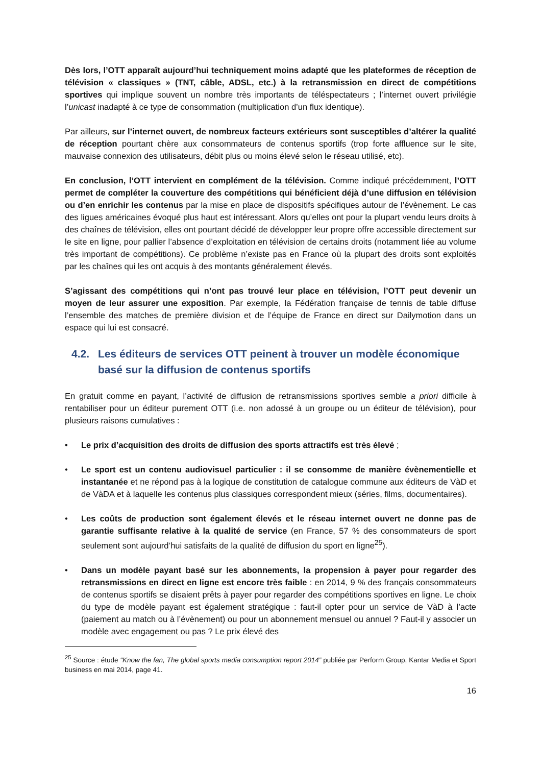Dès lors, l’OTT apparaît aujourd’hui techniquement moins adapté que les plateformes de réception de télévision « classiques » (TNT, câble, ADSL, etc.) à la retransmission en direct de compétitions sportives qui implique souvent un nombre très importants de téléspectateurs ; l’internet ouvert privilégie l’unicast inadapté à ce type de consommation (multiplication d’un flux identique).
Par ailleurs, sur l’internet ouvert, de nombreux facteurs extérieurs sont susceptibles d’altérer la qualité de réception pourtant chère aux consommateurs de contenus sportifs (trop forte affluence sur le site, mauvaise connexion des utilisateurs, débit plus ou moins élevé selon le réseau utilisé, etc).
En conclusion, l’OTT intervient en complément de la télévision. Comme indiqué précédemment, l’OTT permet de compléter la couverture des compétitions qui bénéficient déjà d’une diffusion en télévision ou d’en enrichir les contenus par la mise en place de dispositifs spécifiques autour de l’évènement. Le cas des ligues américaines évoqué plus haut est intéressant. Alors qu’elles ont pour la plupart vendu leurs droits à des chaînes de télévision, elles ont pourtant décidé de développer leur propre offre accessible directement sur le site en ligne, pour pallier l’absence d’exploitation en télévision de certains droits (notamment liée au volume très important de compétitions). Ce problème n’existe pas en France où la plupart des droits sont exploités par les chaînes qui les ont acquis à des montants généralement élevés.
S’agissant des compétitions qui n’ont pas trouvé leur place en télévision, l’OTT peut devenir un moyen de leur assurer une exposition. Par exemple, la Fédération française de tennis de table diffuse l’ensemble des matches de première division et de l’équipe de France en direct sur Dailymotion dans un espace qui lui est consacré.
4.2. Les éditeurs de services OTT peinent à trouver un modèle économique basé sur la diffusion de contenus sportifs
En gratuit comme en payant, l’activité de diffusion de retransmissions sportives semble a priori difficile à rentabiliser pour un éditeur purement OTT (i.e. non adossé à un groupe ou un éditeur de télévision), pour plusieurs raisons cumulatives :
• Le prix d’acquisition des droits de diffusion des sports attractifs est très élevé ;
• Le sport est un contenu audiovisuel particulier : il se consomme de manière évènementielle et instantanée et ne répond pas à la logique de constitution de catalogue commune aux éditeurs de VàD et de VàDA et à laquelle les contenus plus classiques correspondent mieux (séries, films, documentaires).
• Les coûts de production sont également élevés et le réseau internet ouvert ne donne pas de garantie suffisante relative à la qualité de service (en France, 57 % des consommateurs de sport seulement sont aujourd’hui satisfaits de la qualité de diffusion du sport en ligne<sup>25</sup>).
• Dans un modèle payant basé sur les abonnements, la propension à payer pour regarder des retransmissions en direct en ligne est encore très faible : en 2014, 9 % des français consommateurs de contenus sportifs se disaient prêts à payer pour regarder des compétitions sportives en ligne. Le choix du type de modèle payant est également stratégique : faut-il opter pour un service de VàD à l’acte (paiement au match ou à l’évènement) ou pour un abonnement mensuel ou annuel ? Faut-il y associer un modèle avec engagement ou pas ? Le prix élevé des
<sup>25</sup> Source : étude “Know the fan, The global sports media consumption report 2014” publiée par Perform Group, Kantar Media et Sport business en mai 2014, page 41.
16